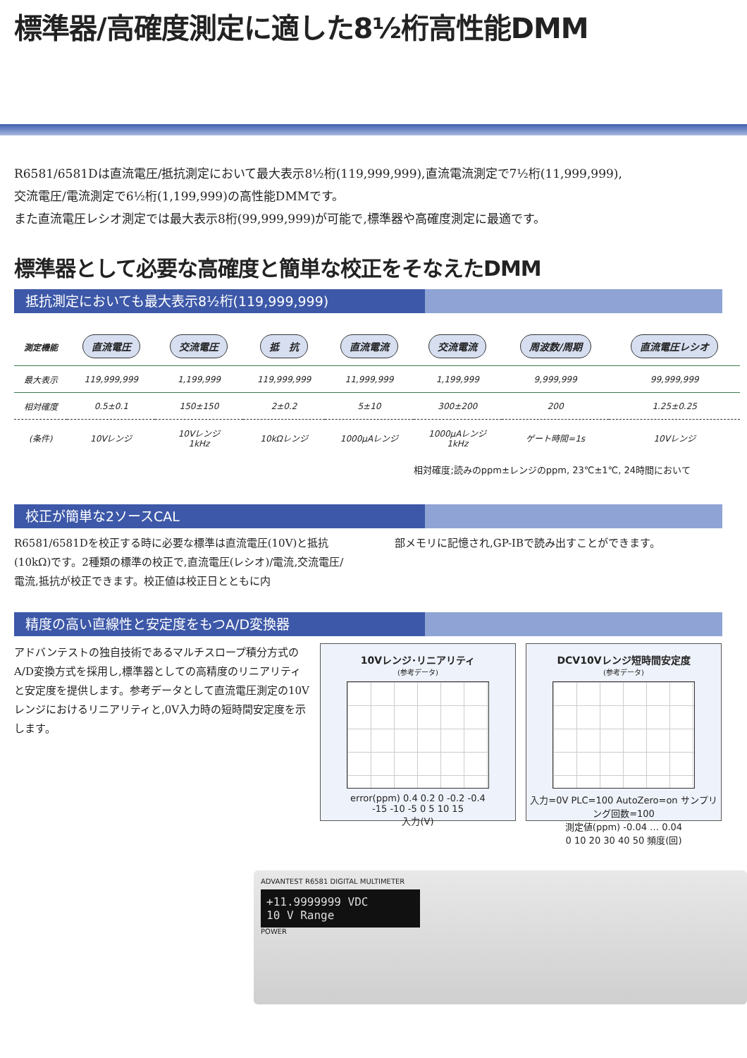標準器/高確度測定に適した8½桁高性能DMM
R6581/6581Dは直流電圧/抵抗測定において最大表示8½桁(119,999,999),直流電流測定で7½桁(11,999,999),
交流電圧/電流測定で6½桁(1,199,999)の高性能DMMです。
また直流電圧レシオ測定では最大表示8桁(99,999,999)が可能で,標準器や高確度測定に最適です。
標準器として必要な高確度と簡単な校正をそなえたDMM
抵抗測定においても最大表示8½桁(119,999,999)
| 測定機能 | 直流電圧 | 交流電圧 | 抵 抗 | 直流電流 | 交流電流 | 周波数/周期 | 直流電圧レシオ |
| --- | --- | --- | --- | --- | --- | --- | --- |
| 最大表示 | 119,999,999 | 1,199,999 | 119,999,999 | 11,999,999 | 1,199,999 | 9,999,999 | 99,999,999 |
| 相対確度 | 0.5±0.1 | 150±150 | 2±0.2 | 5±10 | 300±200 | 200 | 1.25±0.25 |
| (条件) | 10Vレンジ | 10Vレンジ 1kHz | 10kΩレンジ | 1000μAレンジ | 1000μAレンジ 1kHz | ゲート時間=1s | 10Vレンジ |
相対確度;読みのppm±レンジのppm, 23℃±1℃, 24時間において
校正が簡単な2ソースCAL
R6581/6581Dを校正する時に必要な標準は直流電圧(10V)と抵抗(10kΩ)です。2種類の標準の校正で,直流電圧(レシオ)/電流,交流電圧/電流,抵抗が校正できます。校正値は校正日とともに内
部メモリに記憶され,GP-IBで読み出すことができます。
精度の高い直線性と安定度をもつA/D変換器
アドバンテストの独自技術であるマルチスロープ積分方式のA/D変換方式を採用し,標準器としての高精度のリニアリティと安定度を提供します。参考データとして直流電圧測定の10Vレンジにおけるリニアリティと,0V入力時の短時間安定度を示します。
10Vレンジ･リニアリティ
(参考データ)
error(ppm) 0.4 0.2 0 -0.2 -0.4
-15 -10 -5 0 5 10 15
入力(V)
DCV10Vレンジ短時間安定度
(参考データ)
入力=0V PLC=100 AutoZero=on サンプリング回数=100
測定値(ppm) -0.04 … 0.04
0 10 20 30 40 50 頻度(回)
ADVANTEST R6581 DIGITAL MULTIMETER
+11.9999999 VDC
10 V Range
POWER